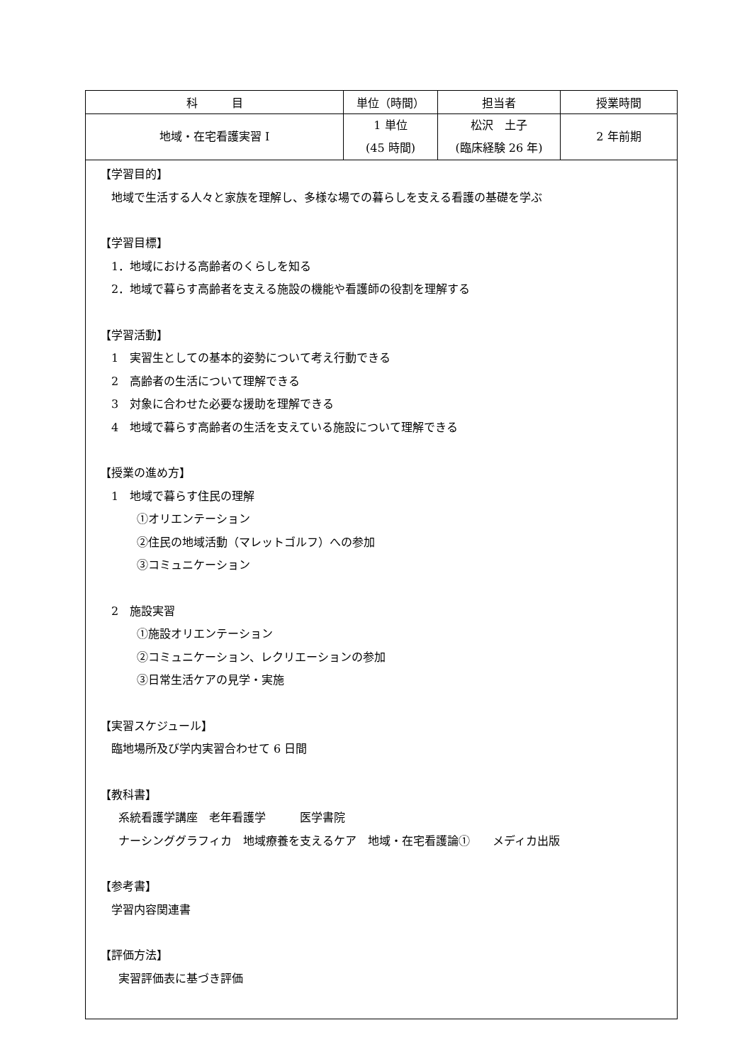| 科 目 | 単位（時間） | 担当者 | 授業時間 |
| --- | --- | --- | --- |
| 地域・在宅看護実習 I | 1 単位 (45 時間) | 松沢 土子 (臨床経験 26 年) | 2 年前期 |
| 【学習目的】 地域で生活する人々と家族を理解し、多様な場での暮らしを支える看護の基礎を学ぶ 【学習目標】 1．地域における高齢者のくらしを知る 2．地域で暮らす高齢者を支える施設の機能や看護師の役割を理解する 【学習活動】 1 実習生としての基本的姿勢について考え行動できる 2 高齢者の生活について理解できる 3 対象に合わせた必要な援助を理解できる 4 地域で暮らす高齢者の生活を支えている施設について理解できる 【授業の進め方】 1 地域で暮らす住民の理解 ①オリエンテーション ②住民の地域活動（マレットゴルフ）への参加 ③コミュニケーション 2 施設実習 ①施設オリエンテーション ②コミュニケーション、レクリエーションの参加 ③日常生活ケアの見学・実施 【実習スケジュール】 臨地場所及び学内実習合わせて 6 日間 【教科書】 系統看護学講座 老年看護学 医学書院 ナーシンググラフィカ 地域療養を支えるケア 地域・在宅看護論① メディカ出版 【参考書】 学習内容関連書 【評価方法】 実習評価表に基づき評価 | | | |